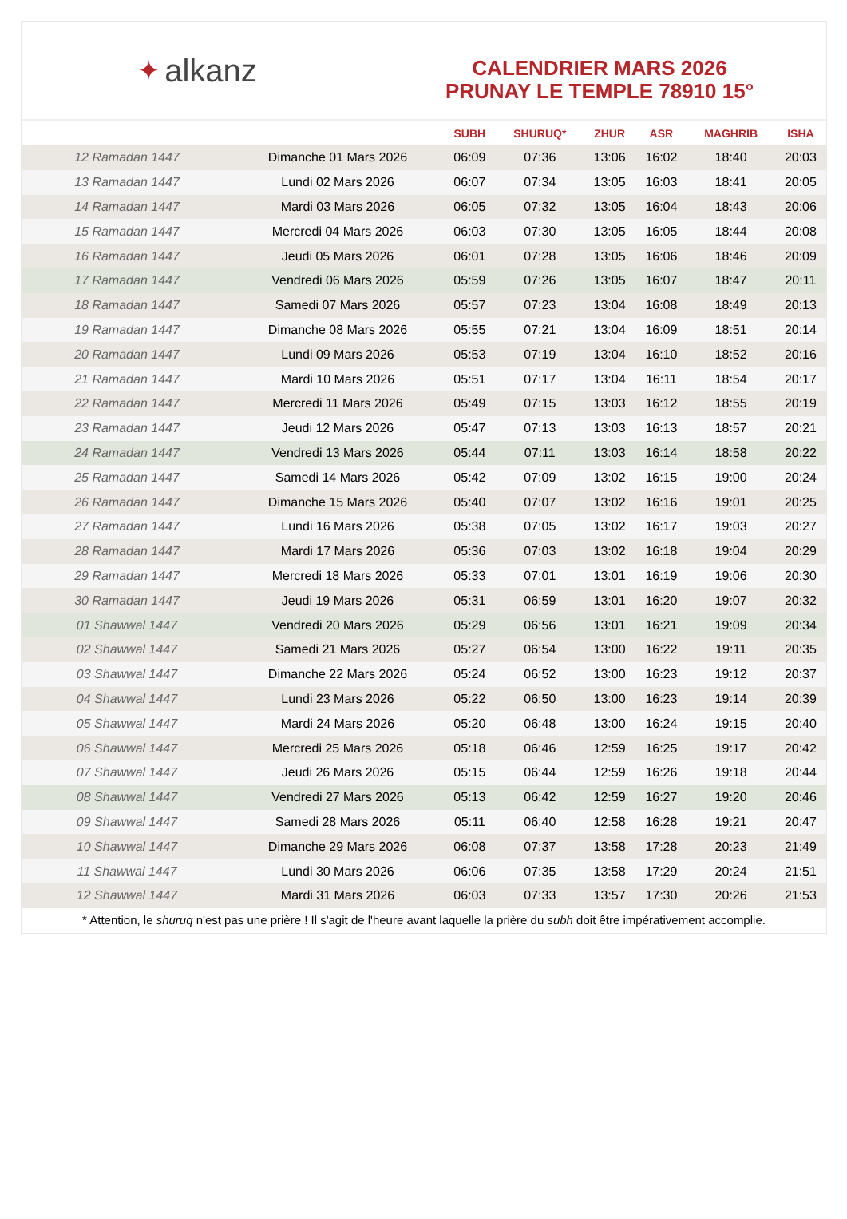✦ alkanz
CALENDRIER MARS 2026
PRUNAY LE TEMPLE 78910 15°
| | | SUBH | SHURUQ* | ZHUR | ASR | MAGHRIB | ISHA |
| --- | --- | --- | --- | --- | --- | --- | --- |
| 12 Ramadan 1447 | Dimanche 01 Mars 2026 | 06:09 | 07:36 | 13:06 | 16:02 | 18:40 | 20:03 |
| 13 Ramadan 1447 | Lundi 02 Mars 2026 | 06:07 | 07:34 | 13:05 | 16:03 | 18:41 | 20:05 |
| 14 Ramadan 1447 | Mardi 03 Mars 2026 | 06:05 | 07:32 | 13:05 | 16:04 | 18:43 | 20:06 |
| 15 Ramadan 1447 | Mercredi 04 Mars 2026 | 06:03 | 07:30 | 13:05 | 16:05 | 18:44 | 20:08 |
| 16 Ramadan 1447 | Jeudi 05 Mars 2026 | 06:01 | 07:28 | 13:05 | 16:06 | 18:46 | 20:09 |
| 17 Ramadan 1447 | Vendredi 06 Mars 2026 | 05:59 | 07:26 | 13:05 | 16:07 | 18:47 | 20:11 |
| 18 Ramadan 1447 | Samedi 07 Mars 2026 | 05:57 | 07:23 | 13:04 | 16:08 | 18:49 | 20:13 |
| 19 Ramadan 1447 | Dimanche 08 Mars 2026 | 05:55 | 07:21 | 13:04 | 16:09 | 18:51 | 20:14 |
| 20 Ramadan 1447 | Lundi 09 Mars 2026 | 05:53 | 07:19 | 13:04 | 16:10 | 18:52 | 20:16 |
| 21 Ramadan 1447 | Mardi 10 Mars 2026 | 05:51 | 07:17 | 13:04 | 16:11 | 18:54 | 20:17 |
| 22 Ramadan 1447 | Mercredi 11 Mars 2026 | 05:49 | 07:15 | 13:03 | 16:12 | 18:55 | 20:19 |
| 23 Ramadan 1447 | Jeudi 12 Mars 2026 | 05:47 | 07:13 | 13:03 | 16:13 | 18:57 | 20:21 |
| 24 Ramadan 1447 | Vendredi 13 Mars 2026 | 05:44 | 07:11 | 13:03 | 16:14 | 18:58 | 20:22 |
| 25 Ramadan 1447 | Samedi 14 Mars 2026 | 05:42 | 07:09 | 13:02 | 16:15 | 19:00 | 20:24 |
| 26 Ramadan 1447 | Dimanche 15 Mars 2026 | 05:40 | 07:07 | 13:02 | 16:16 | 19:01 | 20:25 |
| 27 Ramadan 1447 | Lundi 16 Mars 2026 | 05:38 | 07:05 | 13:02 | 16:17 | 19:03 | 20:27 |
| 28 Ramadan 1447 | Mardi 17 Mars 2026 | 05:36 | 07:03 | 13:02 | 16:18 | 19:04 | 20:29 |
| 29 Ramadan 1447 | Mercredi 18 Mars 2026 | 05:33 | 07:01 | 13:01 | 16:19 | 19:06 | 20:30 |
| 30 Ramadan 1447 | Jeudi 19 Mars 2026 | 05:31 | 06:59 | 13:01 | 16:20 | 19:07 | 20:32 |
| 01 Shawwal 1447 | Vendredi 20 Mars 2026 | 05:29 | 06:56 | 13:01 | 16:21 | 19:09 | 20:34 |
| 02 Shawwal 1447 | Samedi 21 Mars 2026 | 05:27 | 06:54 | 13:00 | 16:22 | 19:11 | 20:35 |
| 03 Shawwal 1447 | Dimanche 22 Mars 2026 | 05:24 | 06:52 | 13:00 | 16:23 | 19:12 | 20:37 |
| 04 Shawwal 1447 | Lundi 23 Mars 2026 | 05:22 | 06:50 | 13:00 | 16:23 | 19:14 | 20:39 |
| 05 Shawwal 1447 | Mardi 24 Mars 2026 | 05:20 | 06:48 | 13:00 | 16:24 | 19:15 | 20:40 |
| 06 Shawwal 1447 | Mercredi 25 Mars 2026 | 05:18 | 06:46 | 12:59 | 16:25 | 19:17 | 20:42 |
| 07 Shawwal 1447 | Jeudi 26 Mars 2026 | 05:15 | 06:44 | 12:59 | 16:26 | 19:18 | 20:44 |
| 08 Shawwal 1447 | Vendredi 27 Mars 2026 | 05:13 | 06:42 | 12:59 | 16:27 | 19:20 | 20:46 |
| 09 Shawwal 1447 | Samedi 28 Mars 2026 | 05:11 | 06:40 | 12:58 | 16:28 | 19:21 | 20:47 |
| 10 Shawwal 1447 | Dimanche 29 Mars 2026 | 06:08 | 07:37 | 13:58 | 17:28 | 20:23 | 21:49 |
| 11 Shawwal 1447 | Lundi 30 Mars 2026 | 06:06 | 07:35 | 13:58 | 17:29 | 20:24 | 21:51 |
| 12 Shawwal 1447 | Mardi 31 Mars 2026 | 06:03 | 07:33 | 13:57 | 17:30 | 20:26 | 21:53 |
* Attention, le shuruq n'est pas une prière ! Il s'agit de l'heure avant laquelle la prière du subh doit être impérativement accomplie.